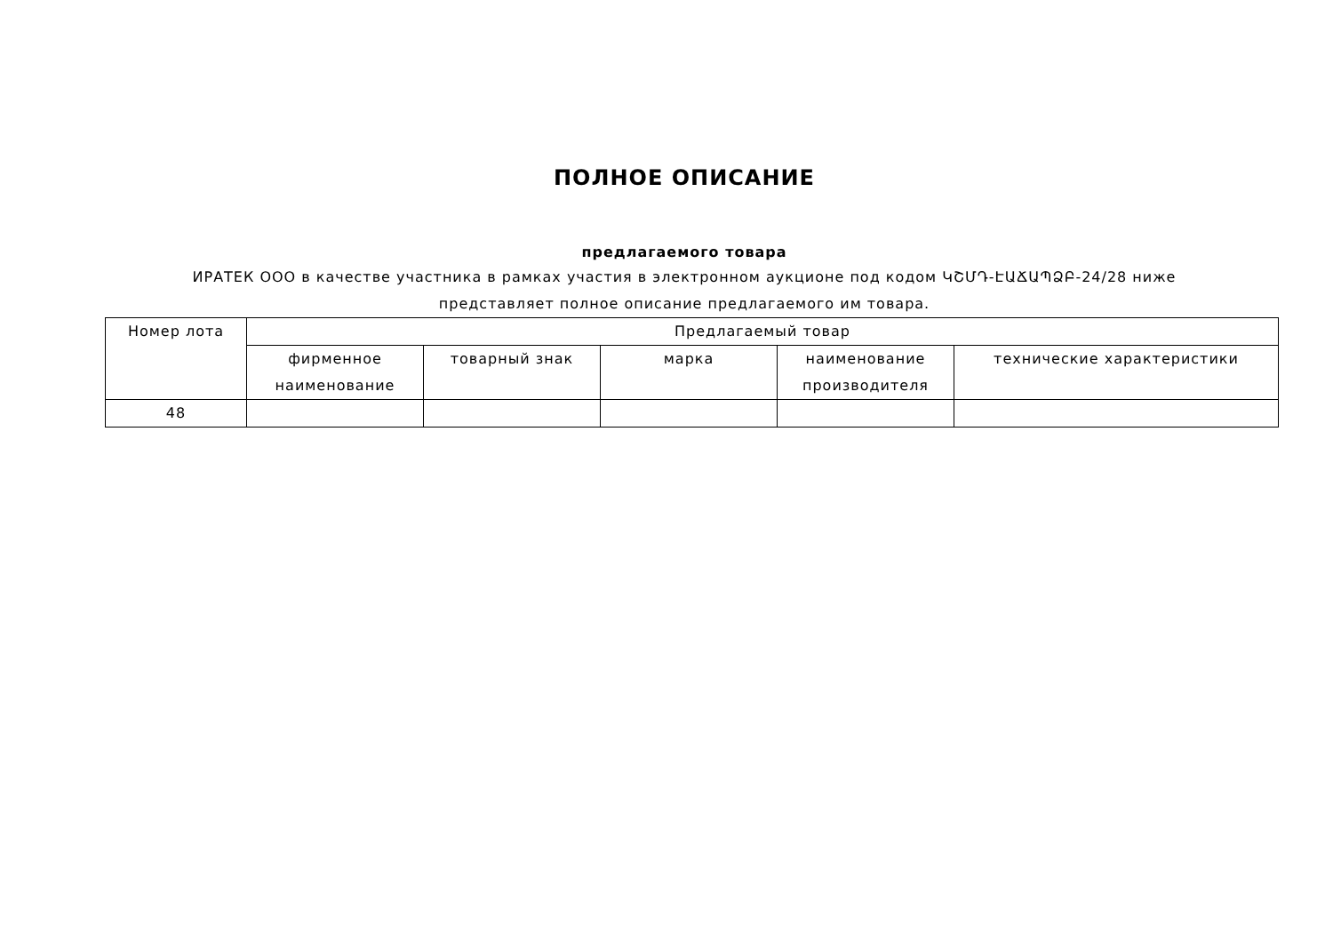ПОЛНОЕ ОПИСАНИЕ
предлагаемого товара
ИРАТЕК ООО в качестве участника в рамках участия в электронном аукционе под кодом ԿՇՄԴ-ԷԱՃԱՊՁԲ-24/28 ниже
представляет полное описание предлагаемого им товара.
| Номер лота | Предлагаемый товар | | | | |
| --- | --- | --- | --- | --- | --- |
| | фирменное наименование | товарный знак | марка | наименование производителя | технические характеристики |
| 48 | | | | | |